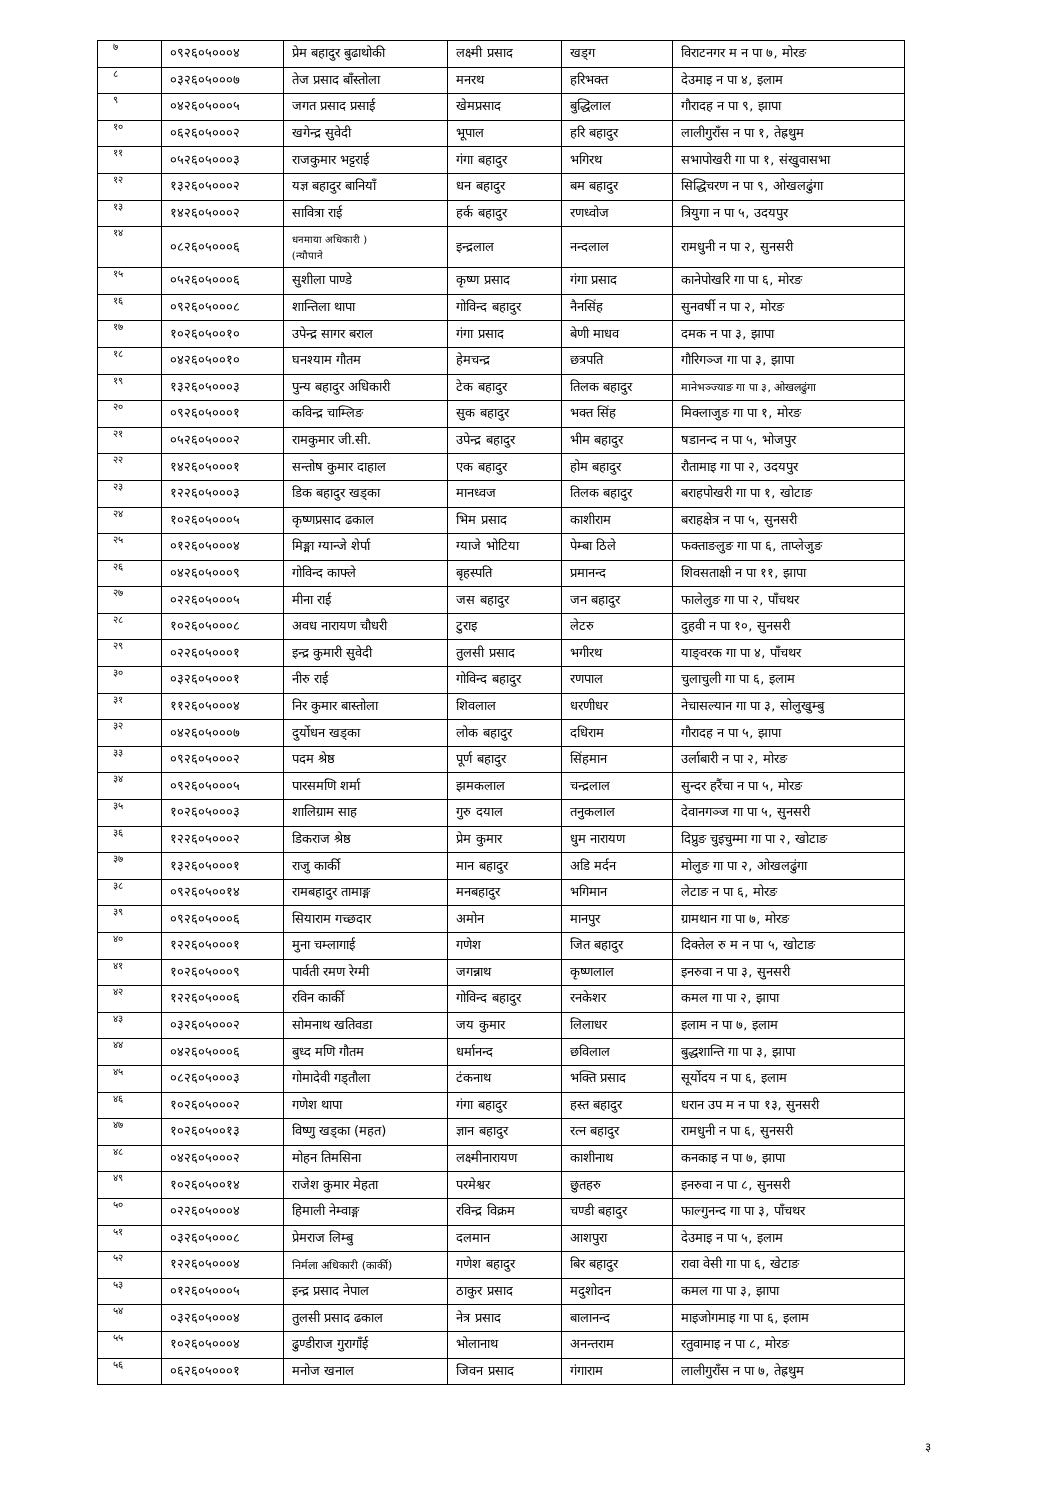| ७ | ०९२६०५०००४ | प्रेम बहादुर बुढाथोकी | लक्ष्मी प्रसाद | खड्ग | विराटनगर म न पा ७, मोरङ |
| ८ | ०३२६०५०००७ | तेज प्रसाद बाँस्तोला | मनरथ | हरिभक्त | देउमाइ न पा ४, इलाम |
| ९ | ०४२६०५०००५ | जगत प्रसाद प्रसाई | खेमप्रसाद | बुद्धिलाल | गौरादह न पा ९, झापा |
| १० | ०६२६०५०००२ | खगेन्द्र सुवेदी | भूपाल | हरि बहादुर | लालीगुराँस न पा १, तेह्रथुम |
| ११ | ०५२६०५०००३ | राजकुमार भट्टराई | गंगा बहादुर | भगिरथ | सभापोखरी गा पा १, संखुवासभा |
| १२ | १३२६०५०००२ | यज्ञ बहादुर बानियाँ | धन बहादुर | बम बहादुर | सिद्धिचरण न पा ९, ओखलढुंगा |
| १३ | १४२६०५०००२ | सावित्रा राई | हर्क बहादुर | रणध्वोज | त्रियुगा न पा ५, उदयपुर |
| १४ | ०८२६०५०००६ | धनमाया अधिकारी ) (न्यौपाने | इन्द्रलाल | नन्दलाल | रामधुनी न पा २, सुनसरी |
| १५ | ०५२६०५०००६ | सुशीला पाण्डे | कृष्ण प्रसाद | गंगा प्रसाद | कानेपोखरि गा पा ६, मोरङ |
| १६ | ०९२६०५०००८ | शान्तिला थापा | गोविन्द बहादुर | नैनसिंह | सुनवर्षी न पा २, मोरङ |
| १७ | १०२६०५००१० | उपेन्द्र सागर बराल | गंगा प्रसाद | बेणी माधव | दमक न पा ३, झापा |
| १८ | ०४२६०५००१० | घनश्याम गौतम | हेमचन्द्र | छत्रपति | गौरिगञ्ज गा पा ३, झापा |
| १९ | १३२६०५०००३ | पुन्य बहादुर अधिकारी | टेक बहादुर | तिलक बहादुर | मानेभञ्ज्याङ गा पा ३, ओखलढुंगा |
| २० | ०९२६०५०००१ | कविन्द्र चाम्लिङ | सुक बहादुर | भक्त सिंह | मिक्लाजुङ गा पा १, मोरङ |
| २१ | ०५२६०५०००२ | रामकुमार जी.सी. | उपेन्द्र बहादुर | भीम बहादुर | षडानन्द न पा ५, भोजपुर |
| २२ | १४२६०५०००१ | सन्तोष कुमार दाहाल | एक बहादुर | होम बहादुर | रौतामाइ गा पा २, उदयपुर |
| २३ | १२२६०५०००३ | डिक बहादुर खड्का | मानध्वज | तिलक बहादुर | बराहपोखरी गा पा १, खोटाङ |
| २४ | १०२६०५०००५ | कृष्णप्रसाद ढकाल | भिम प्रसाद | काशीराम | बराहक्षेत्र न पा ५, सुनसरी |
| २५ | ०१२६०५०००४ | मिङ्मा ग्यान्जे शेर्पा | ग्याजे भोटिया | पेम्बा ठिले | फक्ताङलुङ गा पा ६, ताप्लेजुङ |
| २६ | ०४२६०५०००९ | गोविन्द काफ्ले | बृहस्पति | प्रमानन्द | शिवसताक्षी न पा ११, झापा |
| २७ | ०२२६०५०००५ | मीना राई | जस बहादुर | जन बहादुर | फालेलुङ गा पा २, पाँचथर |
| २८ | १०२६०५०००८ | अवध नारायण चौधरी | टुराइ | लेटरु | दुहवी न पा १०, सुनसरी |
| २९ | ०२२६०५०००१ | इन्द्र कुमारी सुवेदी | तुलसी प्रसाद | भगीरथ | याङ्वरक गा पा ४, पाँचथर |
| ३० | ०३२६०५०००१ | नीरु राई | गोविन्द बहादुर | रणपाल | चुलाचुली गा पा ६, इलाम |
| ३१ | ११२६०५०००४ | निर कुमार बास्तोला | शिवलाल | धरणीधर | नेचासल्यान गा पा ३, सोलुखुम्बु |
| ३२ | ०४२६०५०००७ | दुर्योधन खड्का | लोक बहादुर | दधिराम | गौरादह न पा ५, झापा |
| ३३ | ०९२६०५०००२ | पदम श्रेष्ठ | पूर्ण बहादुर | सिंहमान | उर्लाबारी न पा २, मोरङ |
| ३४ | ०९२६०५०००५ | पारसमणि शर्मा | झमकलाल | चन्द्रलाल | सुन्दर हरैंचा न पा ५, मोरङ |
| ३५ | १०२६०५०००३ | शालिग्राम साह | गुरु दयाल | तनुकलाल | देवानगञ्ज गा पा ५, सुनसरी |
| ३६ | १२२६०५०००२ | डिकराज श्रेष्ठ | प्रेम कुमार | धुम नारायण | दिप्रुङ चुइचुम्मा गा पा २, खोटाङ |
| ३७ | १३२६०५०००१ | राजु कार्की | मान बहादुर | अडि मर्दन | मोलुङ गा पा २, ओखलढुंगा |
| ३८ | ०९२६०५००१४ | रामबहादुर तामाङ्ग | मनबहादुर | भगिमान | लेटाङ न पा ६, मोरङ |
| ३९ | ०९२६०५०००६ | सियाराम गच्छदार | अमोन | मानपुर | ग्रामथान गा पा ७, मोरङ |
| ४० | १२२६०५०००१ | मुना चम्लागाई | गणेश | जित बहादुर | दिक्तेल रु म न पा ५, खोटाङ |
| ४१ | १०२६०५०००९ | पार्वती रमण रेग्मी | जगन्नाथ | कृष्णलाल | इनरुवा न पा ३, सुनसरी |
| ४२ | १२२६०५०००६ | रविन कार्की | गोविन्द बहादुर | रनकेशर | कमल गा पा २, झापा |
| ४३ | ०३२६०५०००२ | सोमनाथ खतिवडा | जय कुमार | लिलाधर | इलाम न पा ७, इलाम |
| ४४ | ०४२६०५०००६ | बुध्द मणि गौतम | धर्मानन्द | छविलाल | बुद्धशान्ति गा पा ३, झापा |
| ४५ | ०८२६०५०००३ | गोमादेवी गड्तौला | टंकनाथ | भक्ति प्रसाद | सूर्योदय न पा ६, इलाम |
| ४६ | १०२६०५०००२ | गणेश थापा | गंगा बहादुर | हस्त बहादुर | धरान उप म न पा १३, सुनसरी |
| ४७ | १०२६०५००१३ | विष्णु खड्का (महत) | ज्ञान बहादुर | रत्न बहादुर | रामधुनी न पा ६, सुनसरी |
| ४८ | ०४२६०५०००२ | मोहन तिमसिना | लक्ष्मीनारायण | काशीनाथ | कनकाइ न पा ७, झापा |
| ४९ | १०२६०५००१४ | राजेश कुमार मेहता | परमेश्वर | छुतहरु | इनरुवा न पा ८, सुनसरी |
| ५० | ०२२६०५०००४ | हिमाली नेम्वाङ्ग | रविन्द्र विक्रम | चण्डी बहादुर | फाल्गुनन्द गा पा ३, पाँचथर |
| ५१ | ०३२६०५०००८ | प्रेमराज लिम्बु | दलमान | आशपुरा | देउमाइ न पा ५, इलाम |
| ५२ | १२२६०५०००४ | निर्मला अधिकारी (कार्की) | गणेश बहादुर | बिर बहादुर | रावा वेसी गा पा ६, खेटाङ |
| ५३ | ०१२६०५०००५ | इन्द्र प्रसाद नेपाल | ठाकुर प्रसाद | मदुशोदन | कमल गा पा ३, झापा |
| ५४ | ०३२६०५०००४ | तुलसी प्रसाद ढकाल | नेत्र प्रसाद | बालानन्द | माइजोगमाइ गा पा ६, इलाम |
| ५५ | १०२६०५०००४ | ढुण्डीराज गुरागाँई | भोलानाथ | अनन्तराम | रतुवामाइ न पा ८, मोरङ |
| ५६ | ०६२६०५०००१ | मनोज खनाल | जिवन प्रसाद | गंगाराम | लालीगुराँस न पा ७, तेह्रथुम |
३